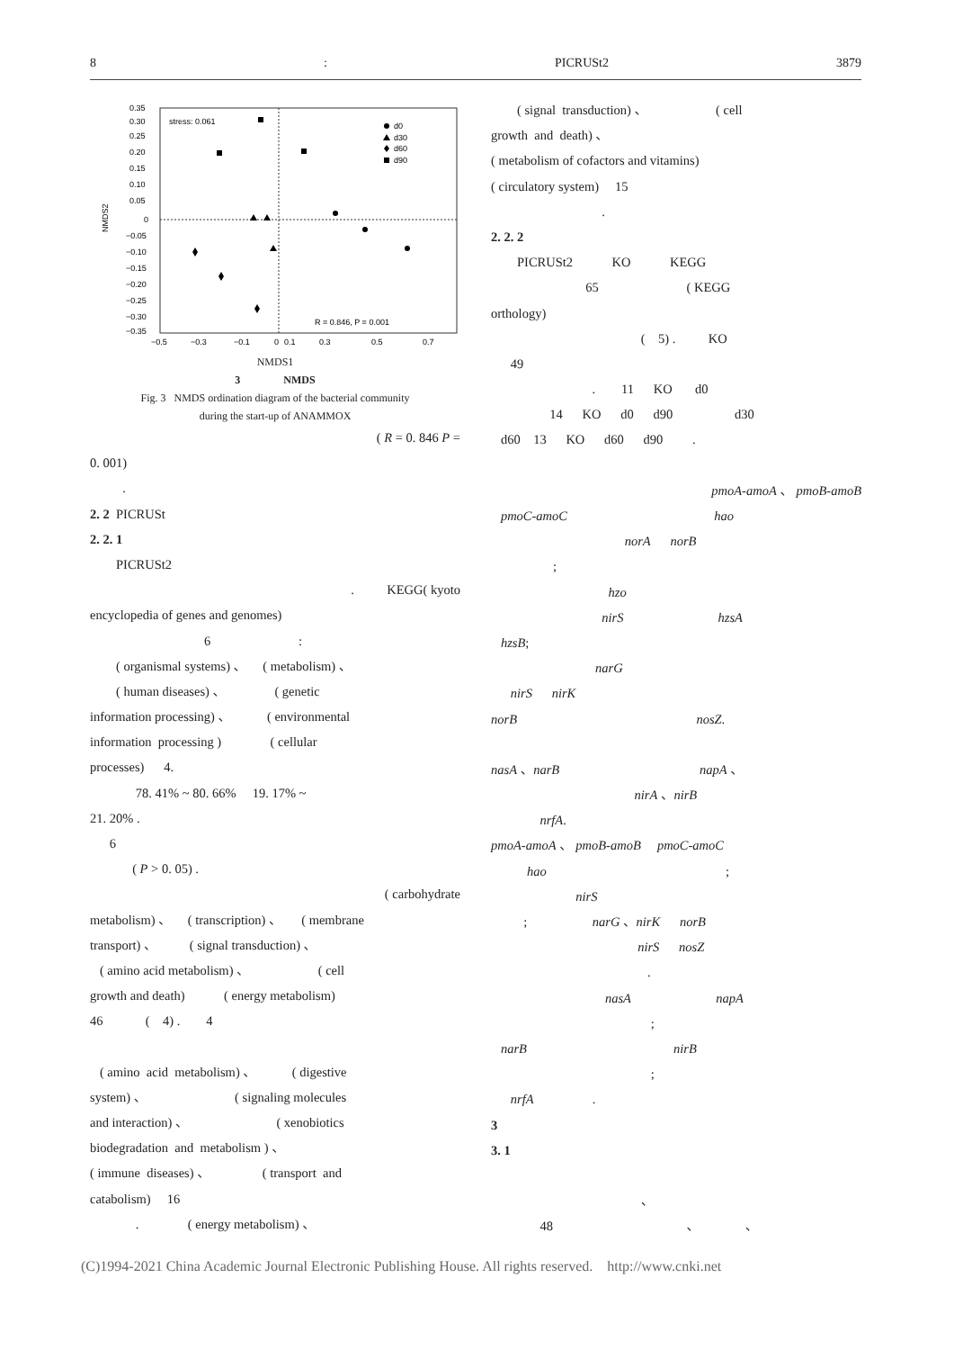8: PICRUSt2 3879
stress: 0.061
R = 0.846, P = 0.001
d0
d30
d60
d90
0.35
0.30
0.25
0.20
0.15
0.10
0.05
0
−0.05
−0.10
−0.15
−0.20
−0.25
−0.30
−0.35
−0.5
−0.3
−0.1
0
0.1
0.3
0.5
0.7
NMDS2
NMDS1
3 NMDS
Fig. 3 NMDS ordination diagram of the bacterial community
during the start-up of ANAMMOX
( R = 0. 846 P =
0. 001)
.
2. 2 PICRUSt
2. 2. 1
PICRUSt2
. KEGG( kyoto
encyclopedia of genes and genomes)
6 :
( organismal systems) 、 ( metabolism) 、
( human diseases) 、 ( genetic
information processing) 、 ( environmental
information processing ) ( cellular
processes) 4.
78. 41% ~ 80. 66% 19. 17% ~
21. 20% .
6
( P > 0. 05) .
( carbohydrate
metabolism) 、 ( transcription) 、 ( membrane
transport) 、 ( signal transduction) 、
( amino acid metabolism) 、 ( cell
growth and death) ( energy metabolism)
46 ( 4) . 4
( amino acid metabolism) 、 ( digestive
system) 、 ( signaling molecules
and interaction) 、 ( xenobiotics
biodegradation and metabolism ) 、
( immune diseases) 、 ( transport and
catabolism) 16
. ( energy metabolism) 、
( signal transduction) 、 ( cell
growth and death) 、
( metabolism of cofactors and vitamins)
( circulatory system) 15
.
2. 2. 2
PICRUSt2 KO KEGG
65 ( KEGG
orthology)
( 5) . KO
49
. 11 KO d0
14 KO d0 d90 d30
d60 13 KO d60 d90 .
pmoA-amoA 、 pmoB-amoB
pmoC-amoC hao
norA norB
;
hzo
nirS hzsA
hzsB;
narG
nirS nirK
norB nosZ.
nasA 、narB napA 、
nirA 、nirB
nrfA.
pmoA-amoA 、 pmoB-amoB pmoC-amoC
hao ;
nirS
; narG 、nirK norB
nirS nosZ
.
nasA napA
;
narB nirB
;
nrfA .
3
3. 1
、
48 、 、
(C)1994-2021 China Academic Journal Electronic Publishing House. All rights reserved. http://www.cnki.net